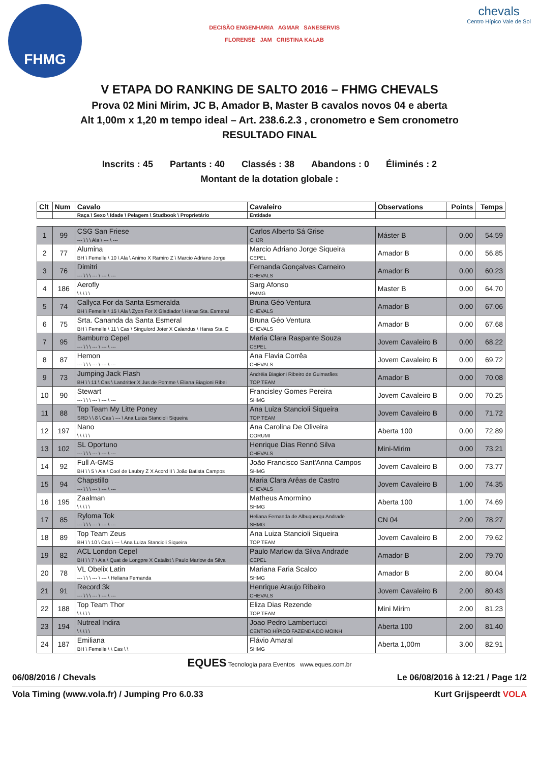FHMG
DECISÃO ENGENHARIA AGMAR SANESERVIS
FLORENSE JAM CRISTINA KALAB
chevals
Centro Hípico Vale de Sol
V ETAPA DO RANKING DE SALTO 2016 – FHMG CHEVALS
Prova 02 Mini Mirim, JC B, Amador B, Master B cavalos novos 04 e aberta
Alt 1,00m x 1,20 m tempo ideal – Art. 238.6.2.3 , cronometro e Sem cronometro
RESULTADO FINAL
Inscrits : 45 Partants : 40 Classés : 38 Abandons : 0 Éliminés : 2
Montant de la dotation globale :
| Clt | Num | Cavalo | Cavaleiro | Observations | Points | Temps |
| --- | --- | --- | --- | --- | --- | --- |
| | | Raça \ Sexo \ Idade \ Pelagem \ Studbook \ Proprietário | Entidade | | | |
| 1 | 99 | CSG San Friese --- \ \ \ Ala \ --- \ --- | Carlos Alberto Sá Grise CHJR | Máster B | 0.00 | 54.59 |
| 2 | 77 | Alumina BH \ Femelle \ 10 \ Ala \ Animo X Ramiro Z \ Marcio Adriano Jorge | Marcio Adriano Jorge Siqueira CEPEL | Amador B | 0.00 | 56.85 |
| 3 | 76 | Dimitri --- \ \ \ --- \ --- \ --- | Fernanda Gonçalves Carneiro CHEVALS | Amador B | 0.00 | 60.23 |
| 4 | 186 | Aerofly \ \ \ \ \ | Sarg Afonso PMMG | Master B | 0.00 | 64.70 |
| 5 | 74 | Callyca For da Santa Esmeralda BH \ Femelle \ 15 \ Ala \ Zyon For X Gladiador \ Haras Sta. Esmeral | Bruna Géo Ventura CHEVALS | Amador B | 0.00 | 67.06 |
| 6 | 75 | Srta. Cananda da Santa Esmeral BH \ Femelle \ 11 \ Cas \ Singulord Joter X Calandus \ Haras Sta. E | Bruna Géo Ventura CHEVALS | Amador B | 0.00 | 67.68 |
| 7 | 95 | Bamburro Cepel --- \ \ \ --- \ --- \ --- | Maria Clara Raspante Souza CEPEL | Jovem Cavaleiro B | 0.00 | 68.22 |
| 8 | 87 | Hemon --- \ \ \ --- \ --- \ --- | Ana Flavia Corrêa CHEVALS | Jovem Cavaleiro B | 0.00 | 69.72 |
| 9 | 73 | Jumping Jack Flash BH \ \ 11 \ Cas \ Landritter X Jus de Pomme \ Eliana Biagioni Ribei | Andréia Biagioni Ribeiro de Guimarães TOP TEAM | Amador B | 0.00 | 70.08 |
| 10 | 90 | Stewart --- \ \ \ --- \ --- \ --- | Francisley Gomes Pereira SHMG | Jovem Cavaleiro B | 0.00 | 70.25 |
| 11 | 88 | Top Team My Litte Poney SRD \ \ 8 \ Cas \ --- \ Ana Luiza Stancioli Siqueira | Ana Luiza Stancioli Siqueira TOP TEAM | Jovem Cavaleiro B | 0.00 | 71.72 |
| 12 | 197 | Nano \ \ \ \ \ | Ana Carolina De Oliveira CORUMI | Aberta 100 | 0.00 | 72.89 |
| 13 | 102 | SL Oportuno --- \ \ \ --- \ --- \ --- | Henrique Dias Rennó Silva CHEVALS | Mini-Mirim | 0.00 | 73.21 |
| 14 | 92 | Full A-GMS BH \ \ 5 \ Ala \ Cool de Laubry Z X Acord II \ João Batista Campos | João Francisco Sant'Anna Campos SHMG | Jovem Cavaleiro B | 0.00 | 73.77 |
| 15 | 94 | Chapstillo --- \ \ \ --- \ --- \ --- | Maria Clara Arêas de Castro CHEVALS | Jovem Cavaleiro B | 1.00 | 74.35 |
| 16 | 195 | Zaalman \ \ \ \ \ | Matheus Amormino SHMG | Aberta 100 | 1.00 | 74.69 |
| 17 | 85 | Ryloma Tok --- \ \ \ --- \ --- \ --- | Heliana Fernanda de Albuquerqu Andrade SHMG | CN 04 | 2.00 | 78.27 |
| 18 | 89 | Top Team Zeus BH \ \ 10 \ Cas \ --- \ Ana Luiza Stancioli Siqueira | Ana Luiza Stancioli Siqueira TOP TEAM | Jovem Cavaleiro B | 2.00 | 79.62 |
| 19 | 82 | ACL London Cepel BH \ \ 7 \ Ala \ Quat de Longpre X Catalist \ Paulo Marlow da Silva | Paulo Marlow da Silva Andrade CEPEL | Amador B | 2.00 | 79.70 |
| 20 | 78 | VL Obelix Latin --- \ \ \ --- \ --- \ Heliana Fernanda | Mariana Faria Scalco SHMG | Amador B | 2.00 | 80.04 |
| 21 | 91 | Record 3k --- \ \ \ --- \ --- \ --- | Henrique Araujo Ribeiro CHEVALS | Jovem Cavaleiro B | 2.00 | 80.43 |
| 22 | 188 | Top Team Thor \ \ \ \ \ | Eliza Dias Rezende TOP TEAM | Mini Mirim | 2.00 | 81.23 |
| 23 | 194 | Nutreal Indira \ \ \ \ \ | Joao Pedro Lambertucci CENTRO HÍPICO FAZENDA DO MOINH | Aberta 100 | 2.00 | 81.40 |
| 24 | 187 | Emiliana BH \ Femelle \ \ Cas \ \ | Flávio Amaral SHMG | Aberta 1,00m | 3.00 | 82.91 |
EQUES Tecnologia para Eventos www.eques.com.br
06/08/2016 / Chevals Le 06/08/2016 à 12:21 / Page 1/2
Vola Timing (www.vola.fr) / Jumping Pro 6.0.33 Kurt Grijspeerdt VOLA